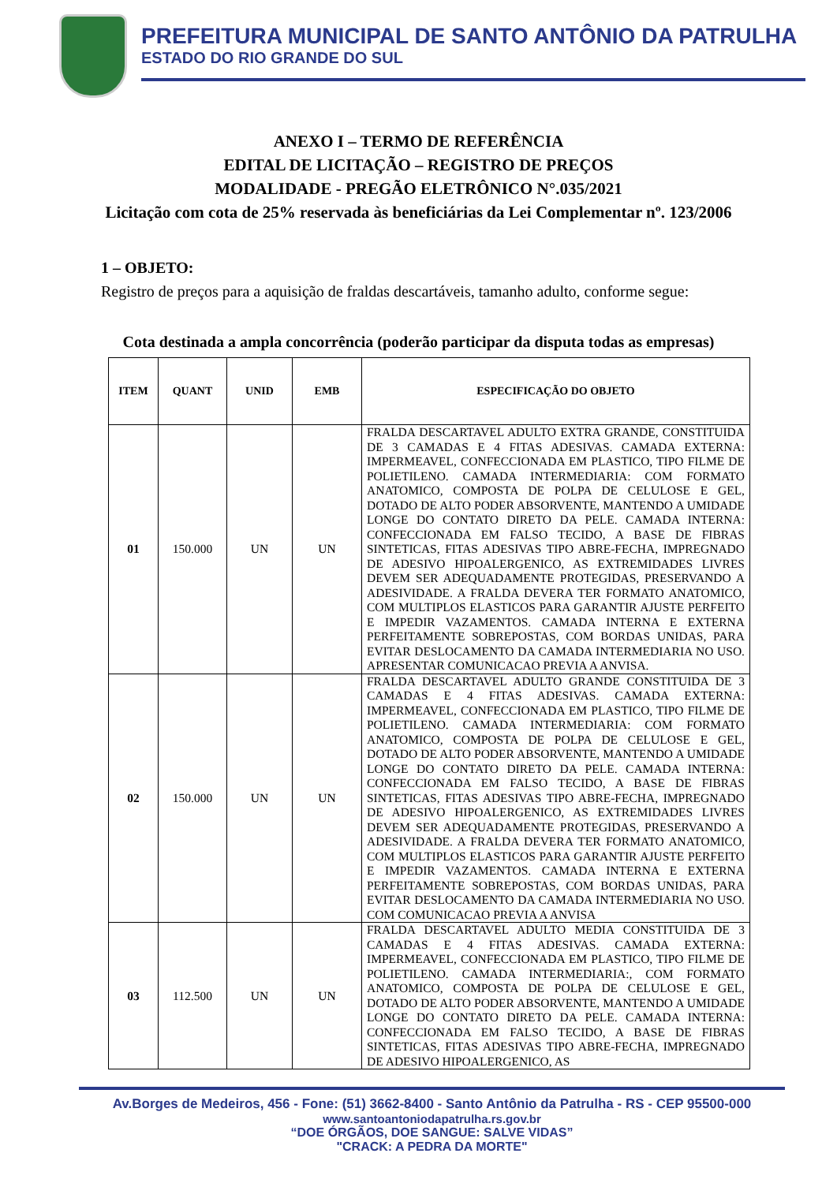PREFEITURA MUNICIPAL DE SANTO ANTÔNIO DA PATRULHA
ESTADO DO RIO GRANDE DO SUL
ANEXO I – TERMO DE REFERÊNCIA
EDITAL DE LICITAÇÃO – REGISTRO DE PREÇOS
MODALIDADE - PREGÃO ELETRÔNICO N°.035/2021
Licitação com cota de 25% reservada às beneficiárias da Lei Complementar nº. 123/2006
1 – OBJETO:
Registro de preços para a aquisição de fraldas descartáveis, tamanho adulto, conforme segue:
Cota destinada a ampla concorrência (poderão participar da disputa todas as empresas)
| ITEM | QUANT | UNID | EMB | ESPECIFICAÇÃO DO OBJETO |
| --- | --- | --- | --- | --- |
| 01 | 150.000 | UN | UN | FRALDA DESCARTAVEL ADULTO EXTRA GRANDE, CONSTITUIDA DE 3 CAMADAS E 4 FITAS ADESIVAS. CAMADA EXTERNA: IMPERMEAVEL, CONFECCIONADA EM PLASTICO, TIPO FILME DE POLIETILENO. CAMADA INTERMEDIARIA: COM FORMATO ANATOMICO, COMPOSTA DE POLPA DE CELULOSE E GEL, DOTADO DE ALTO PODER ABSORVENTE, MANTENDO A UMIDADE LONGE DO CONTATO DIRETO DA PELE. CAMADA INTERNA: CONFECCIONADA EM FALSO TECIDO, A BASE DE FIBRAS SINTETICAS, FITAS ADESIVAS TIPO ABRE-FECHA, IMPREGNADO DE ADESIVO HIPOALERGENICO, AS EXTREMIDADES LIVRES DEVEM SER ADEQUADAMENTE PROTEGIDAS, PRESERVANDO A ADESIVIDADE. A FRALDA DEVERA TER FORMATO ANATOMICO, COM MULTIPLOS ELASTICOS PARA GARANTIR AJUSTE PERFEITO E IMPEDIR VAZAMENTOS. CAMADA INTERNA E EXTERNA PERFEITAMENTE SOBREPOSTAS, COM BORDAS UNIDAS, PARA EVITAR DESLOCAMENTO DA CAMADA INTERMEDIARIA NO USO. APRESENTAR COMUNICACAO PREVIA A ANVISA. |
| 02 | 150.000 | UN | UN | FRALDA DESCARTAVEL ADULTO GRANDE CONSTITUIDA DE 3 CAMADAS E 4 FITAS ADESIVAS. CAMADA EXTERNA: IMPERMEAVEL, CONFECCIONADA EM PLASTICO, TIPO FILME DE POLIETILENO. CAMADA INTERMEDIARIA: COM FORMATO ANATOMICO, COMPOSTA DE POLPA DE CELULOSE E GEL, DOTADO DE ALTO PODER ABSORVENTE, MANTENDO A UMIDADE LONGE DO CONTATO DIRETO DA PELE. CAMADA INTERNA: CONFECCIONADA EM FALSO TECIDO, A BASE DE FIBRAS SINTETICAS, FITAS ADESIVAS TIPO ABRE-FECHA, IMPREGNADO DE ADESIVO HIPOALERGENICO, AS EXTREMIDADES LIVRES DEVEM SER ADEQUADAMENTE PROTEGIDAS, PRESERVANDO A ADESIVIDADE. A FRALDA DEVERA TER FORMATO ANATOMICO, COM MULTIPLOS ELASTICOS PARA GARANTIR AJUSTE PERFEITO E IMPEDIR VAZAMENTOS. CAMADA INTERNA E EXTERNA PERFEITAMENTE SOBREPOSTAS, COM BORDAS UNIDAS, PARA EVITAR DESLOCAMENTO DA CAMADA INTERMEDIARIA NO USO. COM COMUNICACAO PREVIA A ANVISA |
| 03 | 112.500 | UN | UN | FRALDA DESCARTAVEL ADULTO MEDIA CONSTITUIDA DE 3 CAMADAS E 4 FITAS ADESIVAS. CAMADA EXTERNA: IMPERMEAVEL, CONFECCIONADA EM PLASTICO, TIPO FILME DE POLIETILENO. CAMADA INTERMEDIARIA:, COM FORMATO ANATOMICO, COMPOSTA DE POLPA DE CELULOSE E GEL, DOTADO DE ALTO PODER ABSORVENTE, MANTENDO A UMIDADE LONGE DO CONTATO DIRETO DA PELE. CAMADA INTERNA: CONFECCIONADA EM FALSO TECIDO, A BASE DE FIBRAS SINTETICAS, FITAS ADESIVAS TIPO ABRE-FECHA, IMPREGNADO DE ADESIVO HIPOALERGENICO, AS |
Av.Borges de Medeiros, 456 - Fone: (51) 3662-8400 - Santo Antônio da Patrulha - RS - CEP 95500-000
www.santoantoniodapatrulha.rs.gov.br
“DOE ÓRGÃOS, DOE SANGUE: SALVE VIDAS”
"CRACK: A PEDRA DA MORTE"